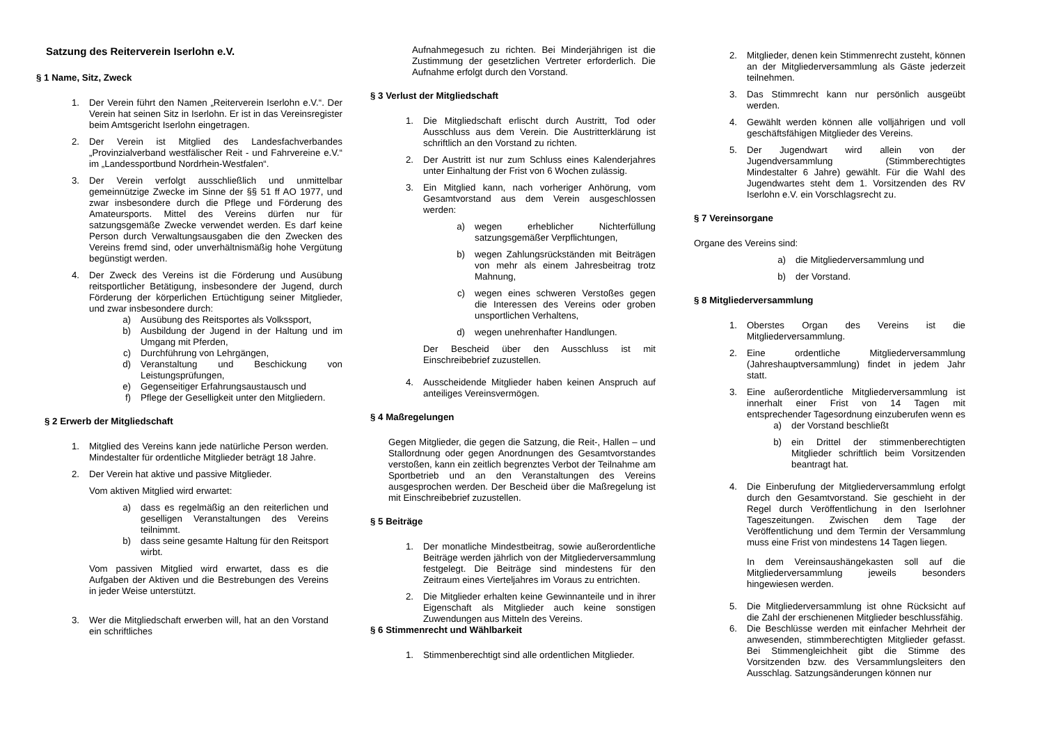Satzung des Reiterverein Iserlohn e.V.
§ 1 Name, Sitz, Zweck
1. Der Verein führt den Namen „Reiterverein Iserlohn e.V.“. Der Verein hat seinen Sitz in Iserlohn. Er ist in das Vereinsregister beim Amtsgericht Iserlohn eingetragen.
2. Der Verein ist Mitglied des Landesfachverbandes „Provinzialverband westfälischer Reit - und Fahrvereine e.V.“ im „Landessportbund Nordrhein-Westfalen“.
3. Der Verein verfolgt ausschließlich und unmittelbar gemeinnützige Zwecke im Sinne der §§ 51 ff AO 1977, und zwar insbesondere durch die Pflege und Förderung des Amateursports. Mittel des Vereins dürfen nur für satzungsgemäße Zwecke verwendet werden. Es darf keine Person durch Verwaltungsausgaben die den Zwecken des Vereins fremd sind, oder unverhältnismäßig hohe Vergütung begünstigt werden.
4. Der Zweck des Vereins ist die Förderung und Ausübung reitsportlicher Betätigung, insbesondere der Jugend, durch Förderung der körperlichen Ertüchtigung seiner Mitglieder, und zwar insbesondere durch:
a) Ausübung des Reitsportes als Volkssport,
b) Ausbildung der Jugend in der Haltung und im Umgang mit Pferden,
c) Durchführung von Lehrgängen,
d) Veranstaltung und Beschickung von Leistungsprüfungen,
e) Gegenseitiger Erfahrungsaustausch und
f) Pflege der Geselligkeit unter den Mitgliedern.
§ 2 Erwerb der Mitgliedschaft
1. Mitglied des Vereins kann jede natürliche Person werden. Mindestalter für ordentliche Mitglieder beträgt 18 Jahre.
2. Der Verein hat aktive und passive Mitglieder.
Vom aktiven Mitglied wird erwartet:
a) dass es regelmäßig an den reiterlichen und geselligen Veranstaltungen des Vereins teilnimmt.
b) dass seine gesamte Haltung für den Reitsport wirbt.
Vom passiven Mitglied wird erwartet, dass es die Aufgaben der Aktiven und die Bestrebungen des Vereins in jeder Weise unterstützt.
3. Wer die Mitgliedschaft erwerben will, hat an den Vorstand ein schriftliches
Aufnahmegesuch zu richten. Bei Minderjährigen ist die Zustimmung der gesetzlichen Vertreter erforderlich. Die Aufnahme erfolgt durch den Vorstand.
§ 3 Verlust der Mitgliedschaft
1. Die Mitgliedschaft erlischt durch Austritt, Tod oder Ausschluss aus dem Verein. Die Austritterklärung ist schriftlich an den Vorstand zu richten.
2. Der Austritt ist nur zum Schluss eines Kalenderjahres unter Einhaltung der Frist von 6 Wochen zulässig.
3. Ein Mitglied kann, nach vorheriger Anhörung, vom Gesamtvorstand aus dem Verein ausgeschlossen werden:
a) wegen erheblicher Nichterfüllung satzungsgemäßer Verpflichtungen,
b) wegen Zahlungsrückständen mit Beiträgen von mehr als einem Jahresbeitrag trotz Mahnung,
c) wegen eines schweren Verstoßes gegen die Interessen des Vereins oder groben unsportlichen Verhaltens,
d) wegen unehrenhafter Handlungen.
Der Bescheid über den Ausschluss ist mit Einschreibebrief zuzustellen.
4. Ausscheidende Mitglieder haben keinen Anspruch auf anteiliges Vereinsvermögen.
§ 4 Maßregelungen
Gegen Mitglieder, die gegen die Satzung, die Reit-, Hallen – und Stallordnung oder gegen Anordnungen des Gesamtvorstandes verstoßen, kann ein zeitlich begrenztes Verbot der Teilnahme am Sportbetrieb und an den Veranstaltungen des Vereins ausgesprochen werden. Der Bescheid über die Maßregelung ist mit Einschreibebrief zuzustellen.
§ 5 Beiträge
1. Der monatliche Mindestbeitrag, sowie außerordentliche Beiträge werden jährlich von der Mitgliederversammlung festgelegt. Die Beiträge sind mindestens für den Zeitraum eines Vierteljahres im Voraus zu entrichten.
2. Die Mitglieder erhalten keine Gewinnanteile und in ihrer Eigenschaft als Mitglieder auch keine sonstigen Zuwendungen aus Mitteln des Vereins.
§ 6 Stimmenrecht und Wählbarkeit
1. Stimmenberechtigt sind alle ordentlichen Mitglieder.
2. Mitglieder, denen kein Stimmenrecht zusteht, können an der Mitgliederversammlung als Gäste jederzeit teilnehmen.
3. Das Stimmrecht kann nur persönlich ausgeübt werden.
4. Gewählt werden können alle volljährigen und voll geschäftsfähigen Mitglieder des Vereins.
5. Der Jugendwart wird allein von der Jugendversammlung (Stimmberechtigtes Mindestalter 6 Jahre) gewählt. Für die Wahl des Jugendwartes steht dem 1. Vorsitzenden des RV Iserlohn e.V. ein Vorschlagsrecht zu.
§ 7 Vereinsorgane
Organe des Vereins sind:
a) die Mitgliederversammlung und
b) der Vorstand.
§ 8 Mitgliederversammlung
1. Oberstes Organ des Vereins ist die Mitgliederversammlung.
2. Eine ordentliche Mitgliederversammlung (Jahreshauptversammlung) findet in jedem Jahr statt.
3. Eine außerordentliche Mitgliederversammlung ist innerhalt einer Frist von 14 Tagen mit entsprechender Tagesordnung einzuberufen wenn es
a) der Vorstand beschließt
b) ein Drittel der stimmenberechtigten Mitglieder schriftlich beim Vorsitzenden beantragt hat.
4. Die Einberufung der Mitgliederversammlung erfolgt durch den Gesamtvorstand. Sie geschieht in der Regel durch Veröffentlichung in den Iserlohner Tageszeitungen. Zwischen dem Tage der Veröffentlichung und dem Termin der Versammlung muss eine Frist von mindestens 14 Tagen liegen.
In dem Vereinsaushängekasten soll auf die Mitgliederversammlung jeweils besonders hingewiesen werden.
5. Die Mitgliederversammlung ist ohne Rücksicht auf die Zahl der erschienenen Mitglieder beschlussfähig.
6. Die Beschlüsse werden mit einfacher Mehrheit der anwesenden, stimmberechtigten Mitglieder gefasst. Bei Stimmengleichheit gibt die Stimme des Vorsitzenden bzw. des Versammlungsleiters den Ausschlag. Satzungsänderungen können nur